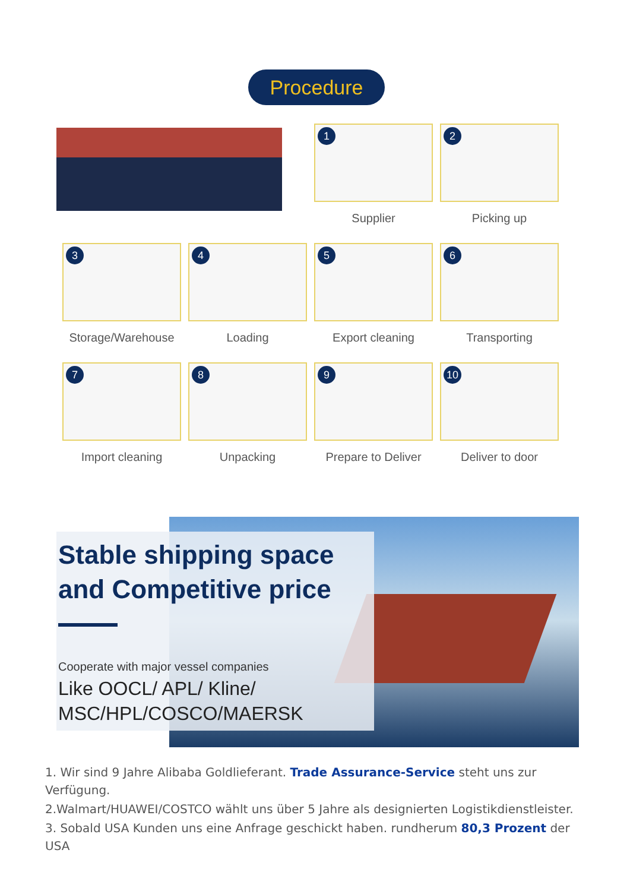Procedure
1
Supplier
2
Picking up
3
Storage/Warehouse
4
Loading
5
Export cleaning
6
Transporting
7
Import cleaning
8
Unpacking
9
Prepare to Deliver
10
Deliver to door
Stable shipping space and Competitive price
Cooperate with major vessel companies
Like OOCL/ APL/ Kline/
MSC/HPL/COSCO/MAERSK
1. Wir sind 9 Jahre Alibaba Goldlieferant. Trade Assurance-Service steht uns zur Verfügung.
2.Walmart/HUAWEI/COSTCO wählt uns über 5 Jahre als designierten Logistikdienstleister.
3. Sobald USA Kunden uns eine Anfrage geschickt haben. rundherum 80,3 Prozent der USA